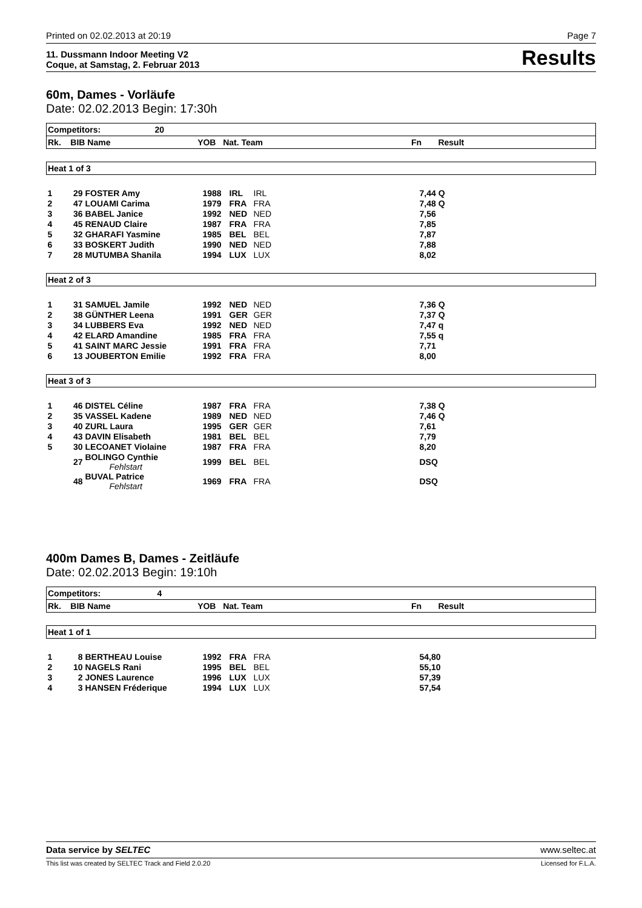Printed on 02.02.2013 at 20:19 Page 7
11. Dussmann Indoor Meeting V2
Coque, at Samstag, 2. Februar 2013 Results
60m, Dames - Vorläufe
Date: 02.02.2013 Begin: 17:30h
| Competitors: 20 | | | | | | |
| Rk. BIB Name YOB Nat. Team Fn Result | | | | | | |
| Heat 1 of 3 | | | | | | |
| 1 | 29 | FOSTER Amy | 1988 | IRL | IRL | 7,44 Q |
| 2 | 47 | LOUAMI Carima | 1979 | FRA | FRA | 7,48 Q |
| 3 | 36 | BABEL Janice | 1992 | NED | NED | 7,56 |
| 4 | 45 | RENAUD Claire | 1987 | FRA | FRA | 7,85 |
| 5 | 32 | GHARAFI Yasmine | 1985 | BEL | BEL | 7,87 |
| 6 | 33 | BOSKERT Judith | 1990 | NED | NED | 7,88 |
| 7 | 28 | MUTUMBA Shanila | 1994 | LUX | LUX | 8,02 |
| Heat 2 of 3 | | | | | | |
| 1 | 31 | SAMUEL Jamile | 1992 | NED | NED | 7,36 Q |
| 2 | 38 | GÜNTHER Leena | 1991 | GER | GER | 7,37 Q |
| 3 | 34 | LUBBERS Eva | 1992 | NED | NED | 7,47 q |
| 4 | 42 | ELARD Amandine | 1985 | FRA | FRA | 7,55 q |
| 5 | 41 | SAINT MARC Jessie | 1991 | FRA | FRA | 7,71 |
| 6 | 13 | JOUBERTON Emilie | 1992 | FRA | FRA | 8,00 |
| Heat 3 of 3 | | | | | | |
| 1 | 46 | DISTEL Céline | 1987 | FRA | FRA | 7,38 Q |
| 2 | 35 | VASSEL Kadene | 1989 | NED | NED | 7,46 Q |
| 3 | 40 | ZURL Laura | 1995 | GER | GER | 7,61 |
| 4 | 43 | DAVIN Elisabeth | 1981 | BEL | BEL | 7,79 |
| 5 | 30 | LECOANET Violaine | 1987 | FRA | FRA | 8,20 |
| | 27 | BOLINGO Cynthie Fehlstart | 1999 | BEL | BEL | DSQ |
| | 48 | BUVAL Patrice Fehlstart | 1969 | FRA | FRA | DSQ |
400m Dames B, Dames - Zeitläufe
Date: 02.02.2013 Begin: 19:10h
| Competitors: 4 | | | | | | |
| Rk. BIB Name YOB Nat. Team Fn Result | | | | | | |
| Heat 1 of 1 | | | | | | |
| 1 | 8 | BERTHEAU Louise | 1992 | FRA | FRA | 54,80 |
| 2 | 10 | NAGELS Rani | 1995 | BEL | BEL | 55,10 |
| 3 | 2 | JONES Laurence | 1996 | LUX | LUX | 57,39 |
| 4 | 3 | HANSEN Fréderique | 1994 | LUX | LUX | 57,54 |
Data service by SELTEC www.seltec.at
This list was created by SELTEC Track and Field 2.0.20 Licensed for F.L.A.